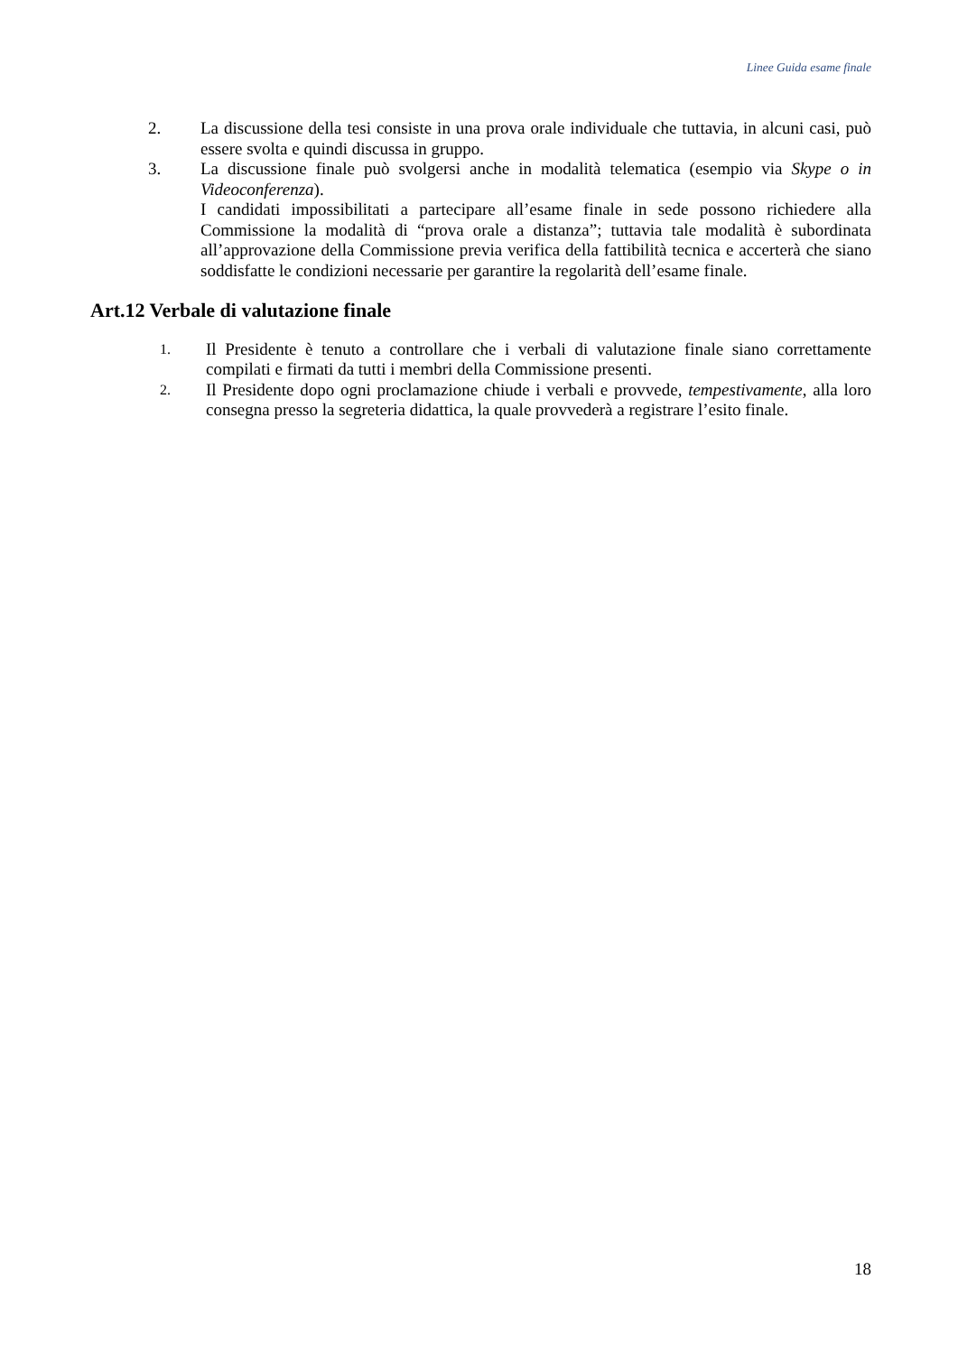Linee Guida esame finale
2. La discussione della tesi consiste in una prova orale individuale che tuttavia, in alcuni casi, può essere svolta e quindi discussa in gruppo.
3. La discussione finale può svolgersi anche in modalità telematica (esempio via Skype o in Videoconferenza).
I candidati impossibilitati a partecipare all’esame finale in sede possono richiedere alla Commissione la modalità di “prova orale a distanza”; tuttavia tale modalità è subordinata all’approvazione della Commissione previa verifica della fattibilità tecnica e accerterà che siano soddisfatte le condizioni necessarie per garantire la regolarità dell’esame finale.
Art.12 Verbale di valutazione finale
1.
Il Presidente è tenuto a controllare che i verbali di valutazione finale siano correttamente compilati e firmati da tutti i membri della Commissione presenti.
2.
Il Presidente dopo ogni proclamazione chiude i verbali e provvede, tempestivamente, alla loro consegna presso la segreteria didattica, la quale provvederà a registrare l’esito finale.
18